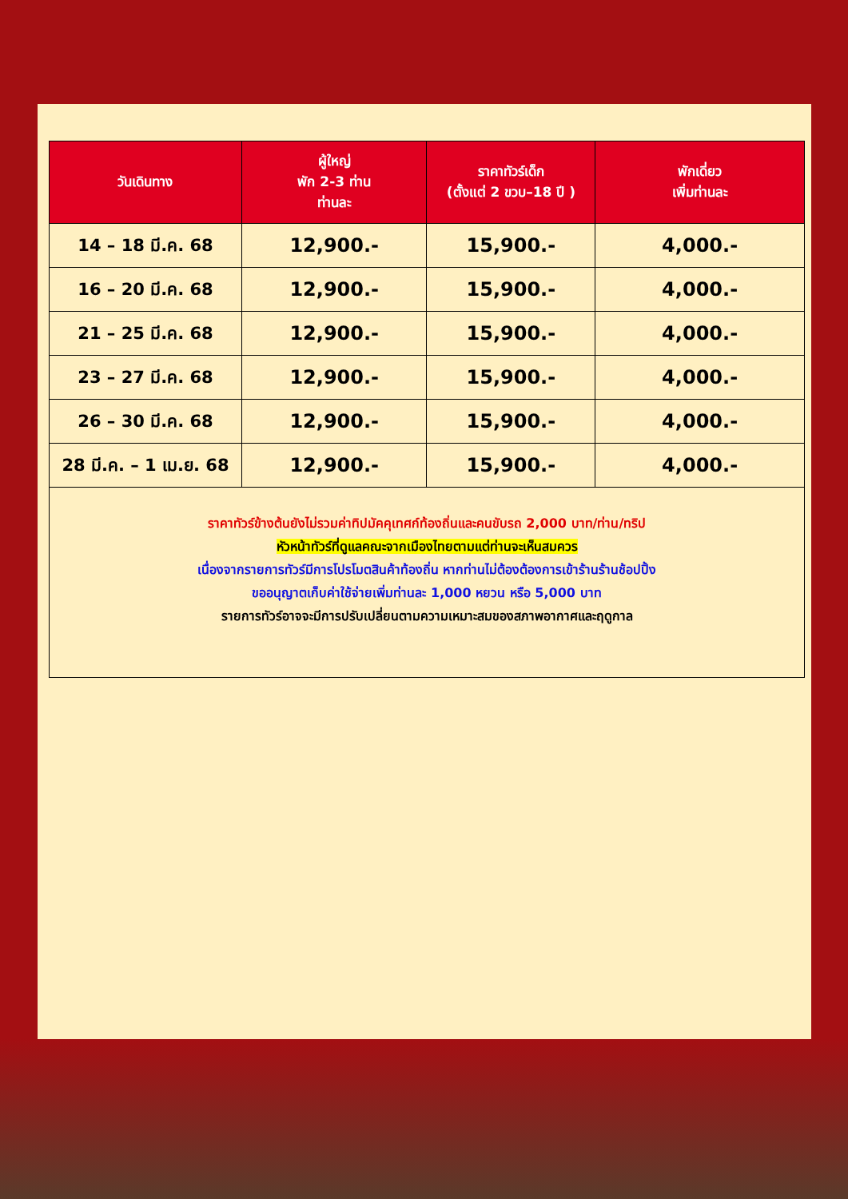| วันเดินทาง | ผู้ใหญ่ พัก 2-3 ท่าน ท่านละ | ราคาทัวร์เด็ก (ตั้งแต่ 2 ขวบ–18 ปี ) | พักเดี่ยว เพิ่มท่านละ |
| --- | --- | --- | --- |
| 14 – 18 มี.ค. 68 | 12,900.- | 15,900.- | 4,000.- |
| 16 – 20 มี.ค. 68 | 12,900.- | 15,900.- | 4,000.- |
| 21 – 25 มี.ค. 68 | 12,900.- | 15,900.- | 4,000.- |
| 23 – 27 มี.ค. 68 | 12,900.- | 15,900.- | 4,000.- |
| 26 – 30 มี.ค. 68 | 12,900.- | 15,900.- | 4,000.- |
| 28 มี.ค. – 1 เม.ย. 68 | 12,900.- | 15,900.- | 4,000.- |
ราคาทัวร์ข้างต้นยังไม่รวมค่าทิปมัคคุเทศก์ท้องถิ่นและคนขับรถ 2,000 บาท/ท่าน/ทริป
หัวหน้าทัวร์ที่ดูแลคณะจากเมืองไทยตามแต่ท่านจะเห็นสมควร
เนื่องจากรายการทัวร์มีการโปรโมตสินค้าท้องถิ่น หากท่านไม่ต้องต้องการเข้าร้านร้านช้อปปิ้ง
ขออนุญาตเก็บค่าใช้จ่ายเพิ่มท่านละ 1,000 หยวน หรือ 5,000 บาท
รายการทัวร์อาจจะมีการปรับเปลี่ยนตามความเหมาะสมของสภาพอากาศและฤดูกาล